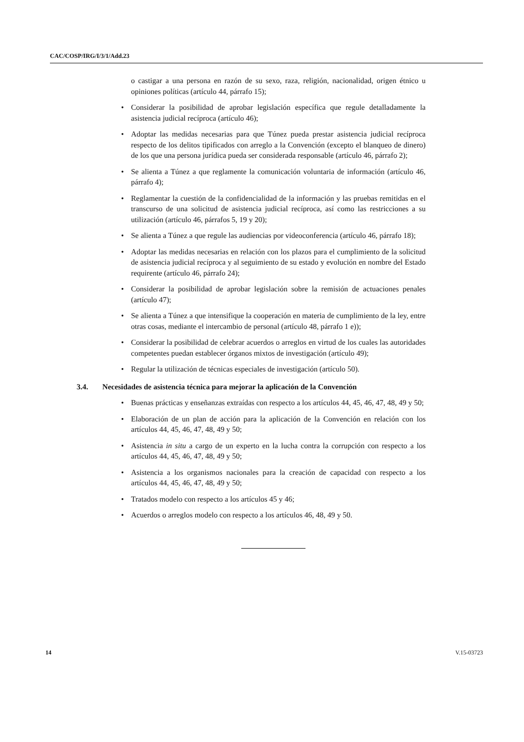CAC/COSP/IRG/I/3/1/Add.23
o castigar a una persona en razón de su sexo, raza, religión, nacionalidad, origen étnico u opiniones políticas (artículo 44, párrafo 15);
• Considerar la posibilidad de aprobar legislación específica que regule detalladamente la asistencia judicial recíproca (artículo 46);
• Adoptar las medidas necesarias para que Túnez pueda prestar asistencia judicial recíproca respecto de los delitos tipificados con arreglo a la Convención (excepto el blanqueo de dinero) de los que una persona jurídica pueda ser considerada responsable (artículo 46, párrafo 2);
• Se alienta a Túnez a que reglamente la comunicación voluntaria de información (artículo 46, párrafo 4);
• Reglamentar la cuestión de la confidencialidad de la información y las pruebas remitidas en el transcurso de una solicitud de asistencia judicial recíproca, así como las restricciones a su utilización (artículo 46, párrafos 5, 19 y 20);
• Se alienta a Túnez a que regule las audiencias por videoconferencia (artículo 46, párrafo 18);
• Adoptar las medidas necesarias en relación con los plazos para el cumplimiento de la solicitud de asistencia judicial recíproca y al seguimiento de su estado y evolución en nombre del Estado requirente (artículo 46, párrafo 24);
• Considerar la posibilidad de aprobar legislación sobre la remisión de actuaciones penales (artículo 47);
• Se alienta a Túnez a que intensifique la cooperación en materia de cumplimiento de la ley, entre otras cosas, mediante el intercambio de personal (artículo 48, párrafo 1 e));
• Considerar la posibilidad de celebrar acuerdos o arreglos en virtud de los cuales las autoridades competentes puedan establecer órganos mixtos de investigación (artículo 49);
• Regular la utilización de técnicas especiales de investigación (artículo 50).
3.4. Necesidades de asistencia técnica para mejorar la aplicación de la Convención
• Buenas prácticas y enseñanzas extraídas con respecto a los artículos 44, 45, 46, 47, 48, 49 y 50;
• Elaboración de un plan de acción para la aplicación de la Convención en relación con los artículos 44, 45, 46, 47, 48, 49 y 50;
• Asistencia in situ a cargo de un experto en la lucha contra la corrupción con respecto a los artículos 44, 45, 46, 47, 48, 49 y 50;
• Asistencia a los organismos nacionales para la creación de capacidad con respecto a los artículos 44, 45, 46, 47, 48, 49 y 50;
• Tratados modelo con respecto a los artículos 45 y 46;
• Acuerdos o arreglos modelo con respecto a los artículos 46, 48, 49 y 50.
14 V.15-03723